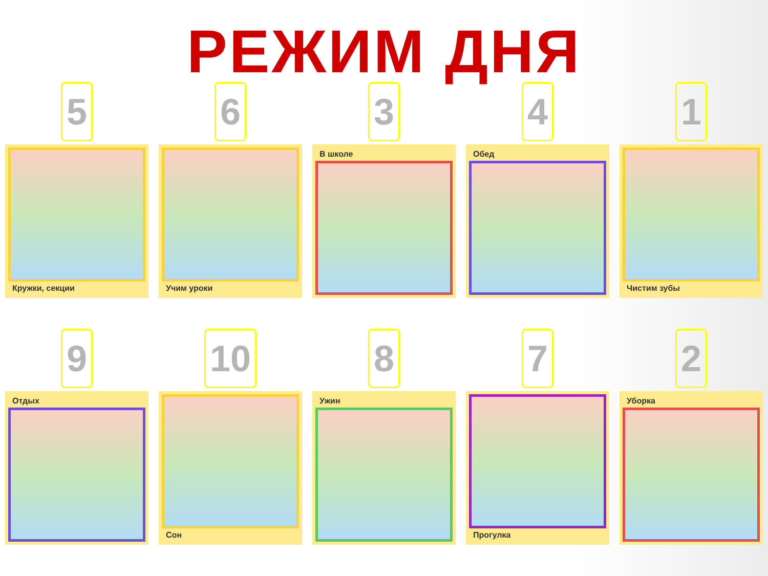РЕЖИМ ДНЯ
5
Кружки, секции
6
Учим уроки
3
В школе
4
Обед
1
Чистим зубы
9
Отдых
10
Сон
8
Ужин
7
Прогулка
2
Уборка